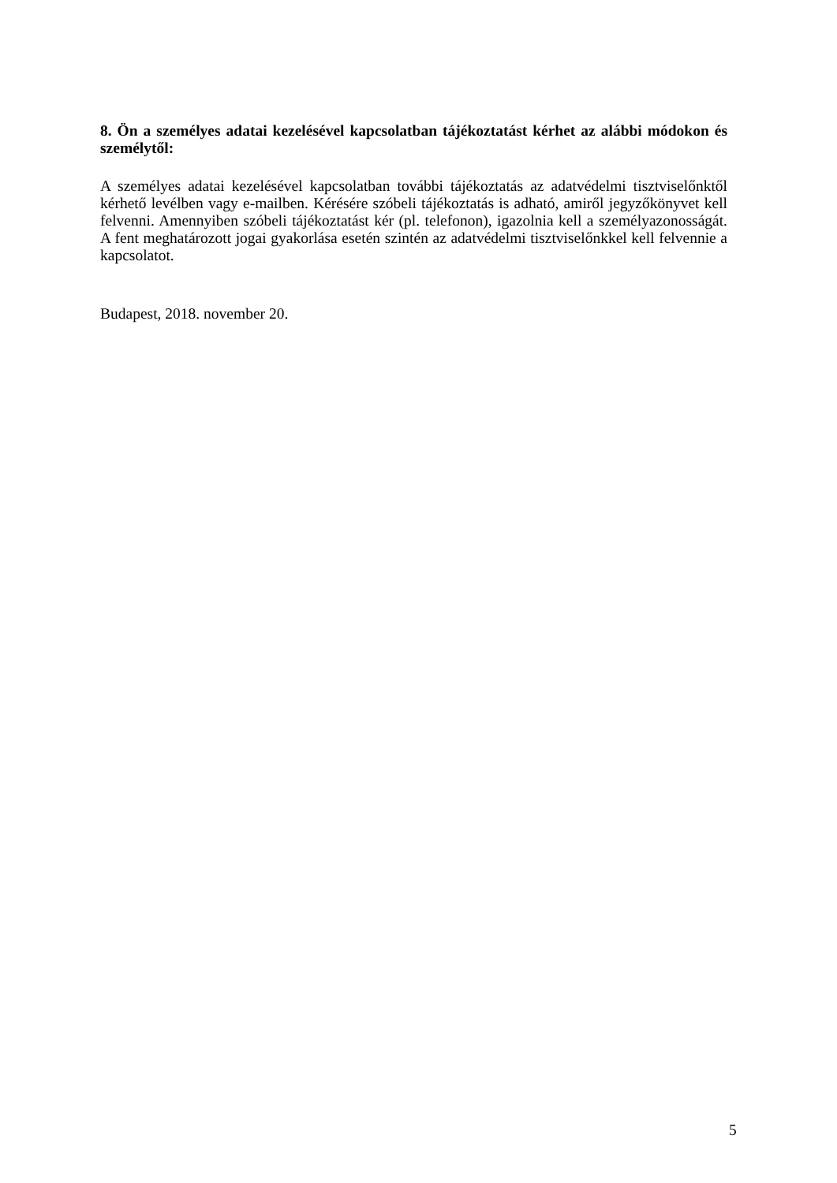8. Ön a személyes adatai kezelésével kapcsolatban tájékoztatást kérhet az alábbi módokon és személytől:
A személyes adatai kezelésével kapcsolatban további tájékoztatás az adatvédelmi tisztviselőnktől kérhető levélben vagy e-mailben. Kérésére szóbeli tájékoztatás is adható, amiről jegyzőkönyvet kell felvenni. Amennyiben szóbeli tájékoztatást kér (pl. telefonon), igazolnia kell a személyazonosságát. A fent meghatározott jogai gyakorlása esetén szintén az adatvédelmi tisztviselőnkkel kell felvennie a kapcsolatot.
Budapest, 2018. november 20.
5